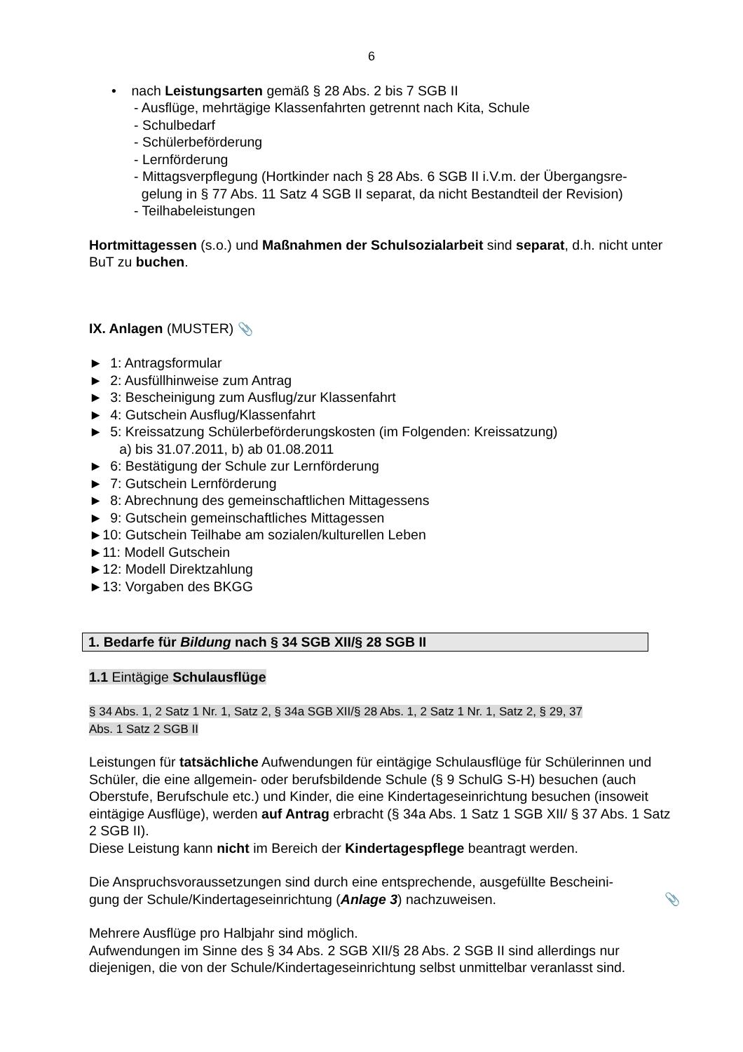6
• nach Leistungsarten gemäß § 28 Abs. 2 bis 7 SGB II
- Ausflüge, mehrtägige Klassenfahrten getrennt nach Kita, Schule
- Schulbedarf
- Schülerbeförderung
- Lernförderung
- Mittagsverpflegung (Hortkinder nach § 28 Abs. 6 SGB II i.V.m. der Übergangsre-
gelung in § 77 Abs. 11 Satz 4 SGB II separat, da nicht Bestandteil der Revision)
- Teilhabeleistungen
Hortmittagessen (s.o.) und Maßnahmen der Schulsozialarbeit sind separat, d.h. nicht unter BuT zu buchen.
IX. Anlagen (MUSTER) 📎
► 1: Antragsformular
► 2: Ausfüllhinweise zum Antrag
► 3: Bescheinigung zum Ausflug/zur Klassenfahrt
► 4: Gutschein Ausflug/Klassenfahrt
► 5: Kreissatzung Schülerbeförderungskosten (im Folgenden: Kreissatzung)
a) bis 31.07.2011, b) ab 01.08.2011
► 6: Bestätigung der Schule zur Lernförderung
► 7: Gutschein Lernförderung
► 8: Abrechnung des gemeinschaftlichen Mittagessens
► 9: Gutschein gemeinschaftliches Mittagessen
►10: Gutschein Teilhabe am sozialen/kulturellen Leben
►11: Modell Gutschein
►12: Modell Direktzahlung
►13: Vorgaben des BKGG
1. Bedarfe für Bildung nach § 34 SGB XII/§ 28 SGB II
1.1 Eintägige Schulausflüge
§ 34 Abs. 1, 2 Satz 1 Nr. 1, Satz 2, § 34a SGB XII/§ 28 Abs. 1, 2 Satz 1 Nr. 1, Satz 2, § 29, 37
Abs. 1 Satz 2 SGB II
Leistungen für tatsächliche Aufwendungen für eintägige Schulausflüge für Schülerinnen und Schüler, die eine allgemein- oder berufsbildende Schule (§ 9 SchulG S-H) besuchen (auch Oberstufe, Berufschule etc.) und Kinder, die eine Kindertageseinrichtung besuchen (insoweit eintägige Ausflüge), werden auf Antrag erbracht (§ 34a Abs. 1 Satz 1 SGB XII/ § 37 Abs. 1 Satz 2 SGB II).
Diese Leistung kann nicht im Bereich der Kindertagespflege beantragt werden.
Die Anspruchsvoraussetzungen sind durch eine entsprechende, ausgefüllte Bescheini-
gung der Schule/Kindertageseinrichtung (Anlage 3) nachzuweisen. 📎
Mehrere Ausflüge pro Halbjahr sind möglich.
Aufwendungen im Sinne des § 34 Abs. 2 SGB XII/§ 28 Abs. 2 SGB II sind allerdings nur diejenigen, die von der Schule/Kindertageseinrichtung selbst unmittelbar veranlasst sind.